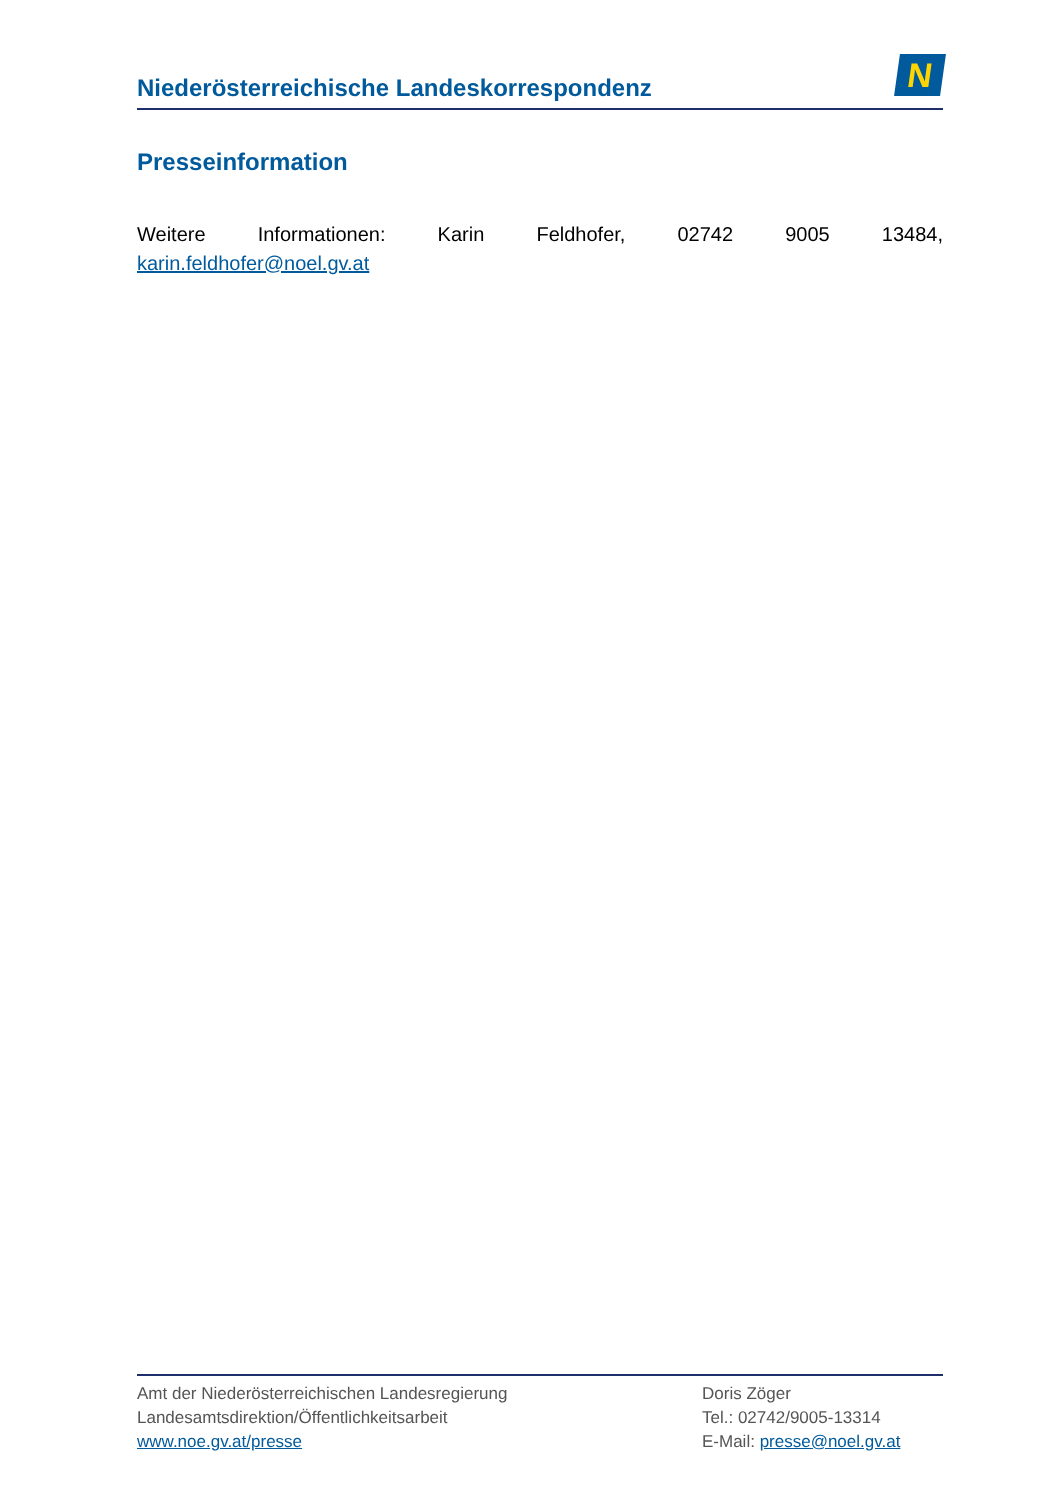Niederösterreichische Landeskorrespondenz
N
Presseinformation
Weitere Informationen: Karin Feldhofer, 02742 9005 13484,
karin.feldhofer@noel.gv.at
Amt der Niederösterreichischen Landesregierung
Landesamtsdirektion/Öffentlichkeitsarbeit
www.noe.gv.at/presse
Doris Zöger
Tel.: 02742/9005-13314
E-Mail: presse@noel.gv.at